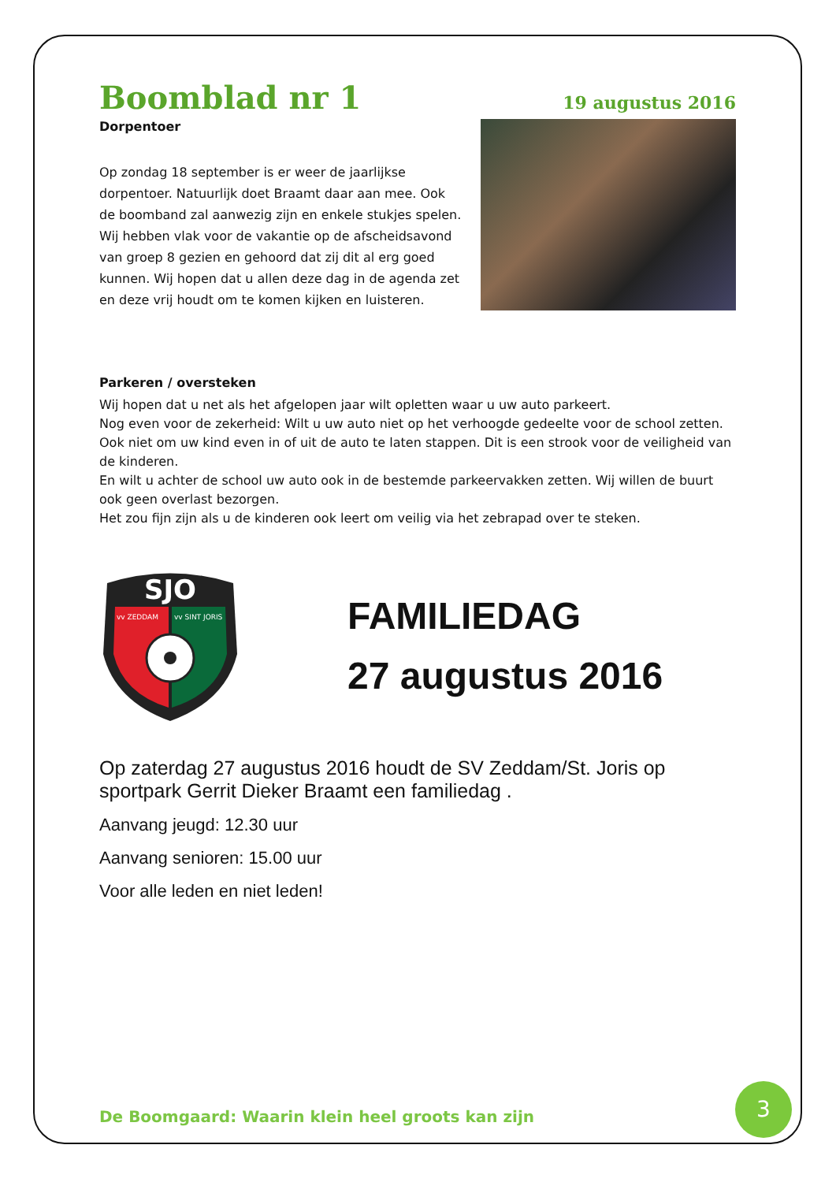Boomblad nr 1
19 augustus 2016
Dorpentoer
Op zondag 18 september is er weer de jaarlijkse dorpentoer. Natuurlijk doet Braamt daar aan mee. Ook de boomband zal aanwezig zijn en enkele stukjes spelen. Wij hebben vlak voor de vakantie op de afscheidsavond van groep 8 gezien en gehoord dat zij dit al erg goed kunnen. Wij hopen dat u allen deze dag in de agenda zet en deze vrij houdt om te komen kijken en luisteren.
Parkeren / oversteken
Wij hopen dat u net als het afgelopen jaar wilt opletten waar u uw auto parkeert.
Nog even voor de zekerheid: Wilt u uw auto niet op het verhoogde gedeelte voor de school zetten. Ook niet om uw kind even in of uit de auto te laten stappen. Dit is een strook voor de veiligheid van de kinderen.
En wilt u achter de school uw auto ook in de bestemde parkeervakken zetten. Wij willen de buurt ook geen overlast bezorgen.
Het zou fijn zijn als u de kinderen ook leert om veilig via het zebrapad over te steken.
SJO
vv ZEDDAM
vv SINT JORIS
FAMILIEDAG
27 augustus 2016
Op zaterdag 27 augustus 2016 houdt de SV Zeddam/St. Joris op sportpark Gerrit Dieker Braamt een familiedag .
Aanvang jeugd: 12.30 uur
Aanvang senioren: 15.00 uur
Voor alle leden en niet leden!
De Boomgaard: Waarin klein heel groots kan zijn
3